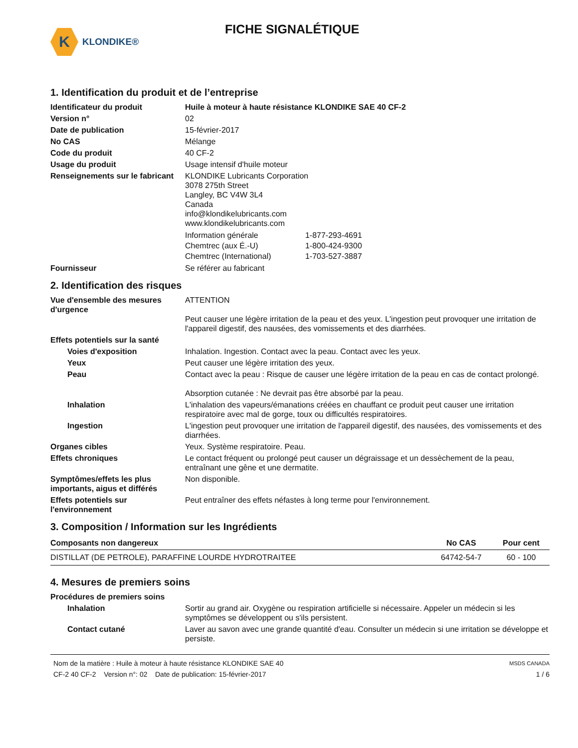K
KLONDIKE®
FICHE SIGNALÉTIQUE
1. Identification du produit et de l’entreprise
Identificateur du produit Huile à moteur à haute résistance KLONDIKE SAE 40 CF-2
Version n° 02
Date de publication 15-février-2017
No CAS Mélange
Code du produit 40 CF-2
Usage du produit Usage intensif d'huile moteur
Renseignements sur le fabricant
KLONDIKE Lubricants Corporation
3078 275th Street
Langley, BC V4W 3L4
Canada
info@klondikelubricants.com
www.klondikelubricants.com
| Information générale | 1-877-293-4691 |
| Chemtrec (aux É.-U) | 1-800-424-9300 |
| Chemtrec (International) | 1-703-527-3887 |
Fournisseur Se référer au fabricant
2. Identification des risques
Vue d'ensemble des mesures d'urgence
ATTENTION
Peut causer une légère irritation de la peau et des yeux. L'ingestion peut provoquer une irritation de l'appareil digestif, des nausées, des vomissements et des diarrhées.
Effets potentiels sur la santé
Voies d'exposition Inhalation. Ingestion. Contact avec la peau. Contact avec les yeux.
Yeux Peut causer une légère irritation des yeux.
Peau Contact avec la peau : Risque de causer une légère irritation de la peau en cas de contact prolongé.
Absorption cutanée : Ne devrait pas être absorbé par la peau.
Inhalation L'inhalation des vapeurs/émanations créées en chauffant ce produit peut causer une irritation respiratoire avec mal de gorge, toux ou difficultés respiratoires.
Ingestion L'ingestion peut provoquer une irritation de l'appareil digestif, des nausées, des vomissements et des diarrhées.
Organes cibles Yeux. Système respiratoire. Peau.
Effets chroniques Le contact fréquent ou prolongé peut causer un dégraissage et un dessèchement de la peau, entraînant une gêne et une dermatite.
Symptômes/effets les plus importants, aigus et différés
Non disponible.
Effets potentiels sur l'environnement
Peut entraîner des effets néfastes à long terme pour l'environnement.
3. Composition / Information sur les Ingrédients
| Composants non dangereux | No CAS | Pour cent |
| --- | --- | --- |
| DISTILLAT (DE PETROLE), PARAFFINE LOURDE HYDROTRAITEE | 64742-54-7 | 60 - 100 |
4. Mesures de premiers soins
Procédures de premiers soins
Inhalation Sortir au grand air. Oxygène ou respiration artificielle si nécessaire. Appeler un médecin si les symptômes se développent ou s'ils persistent.
Contact cutané Laver au savon avec une grande quantité d'eau. Consulter un médecin si une irritation se développe et persiste.
Nom de la matière : Huile à moteur à haute résistance KLONDIKE SAE 40
CF-2 40 CF-2 Version n°: 02 Date de publication: 15-février-2017
MSDS CANADA
1 / 6